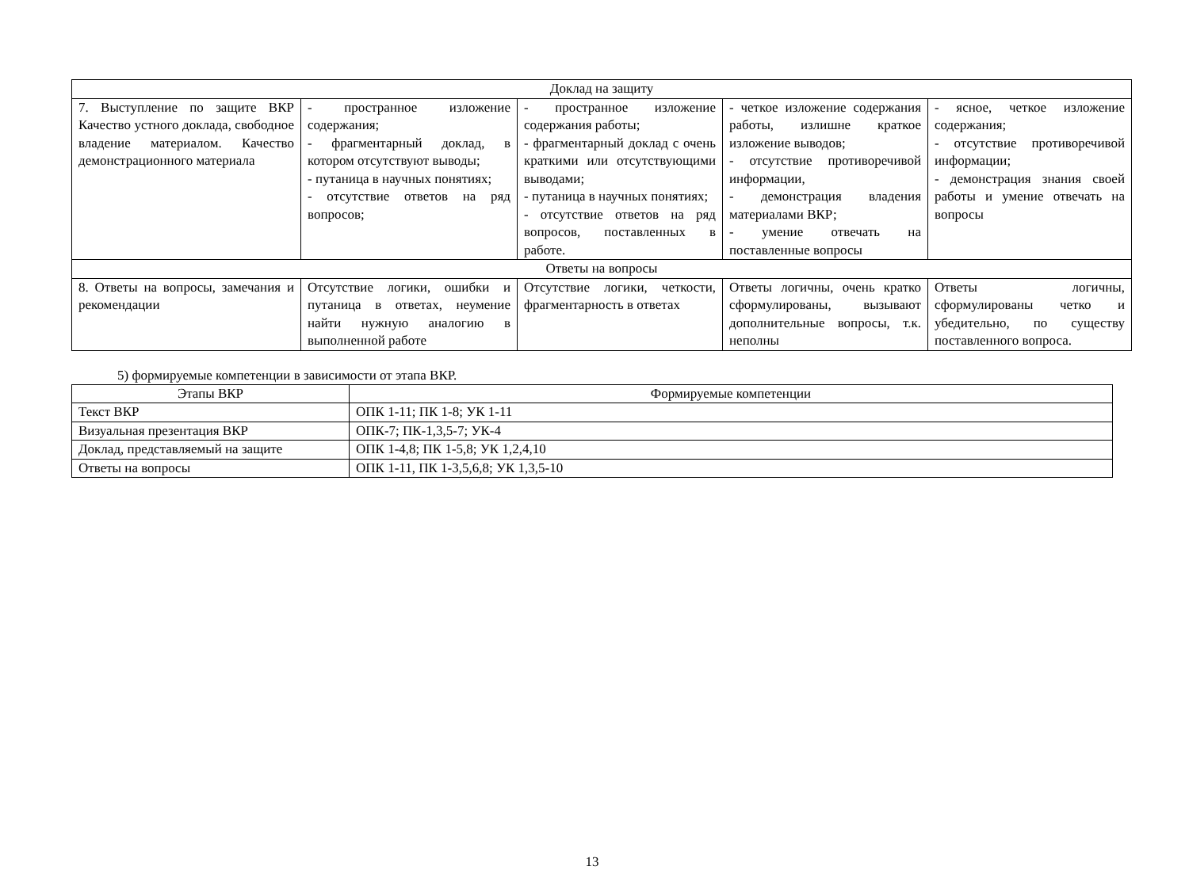| Доклад на защиту | | | | |
| 7. Выступление по защите ВКР Качество устного доклада, свободное владение материалом. Качество демонстрационного материала | - пространное изложение содержания; - фрагментарный доклад, в котором отсутствуют выводы; - путаница в научных понятиях; - отсутствие ответов на ряд вопросов; | - пространное изложение содержания работы; - фрагментарный доклад с очень краткими или отсутствующими выводами; - путаница в научных понятиях; - отсутствие ответов на ряд вопросов, поставленных в работе. | - четкое изложение содержания работы, излишне краткое изложение выводов; - отсутствие противоречивой информации, - демонстрация владения материалами ВКР; - умение отвечать на поставленные вопросы | - ясное, четкое изложение содержания; - отсутствие противоречивой информации; - демонстрация знания своей работы и умение отвечать на вопросы |
| Ответы на вопросы | | | | |
| 8. Ответы на вопросы, замечания и рекомендации | Отсутствие логики, ошибки и путаница в ответах, неумение найти нужную аналогию в выполненной работе | Отсутствие логики, четкости, фрагментарность в ответах | Ответы логичны, очень кратко сформулированы, вызывают дополнительные вопросы, т.к. неполны | Ответы логичны, сформулированы четко и убедительно, по существу поставленного вопроса. |
5) формируемые компетенции в зависимости от этапа ВКР.
| Этапы ВКР | Формируемые компетенции |
| --- | --- |
| Текст ВКР | ОПК 1-11; ПК 1-8; УК 1-11 |
| Визуальная презентация ВКР | ОПК-7; ПК-1,3,5-7; УК-4 |
| Доклад, представляемый на защите | ОПК 1-4,8; ПК 1-5,8; УК 1,2,4,10 |
| Ответы на вопросы | ОПК 1-11, ПК 1-3,5,6,8; УК 1,3,5-10 |
13